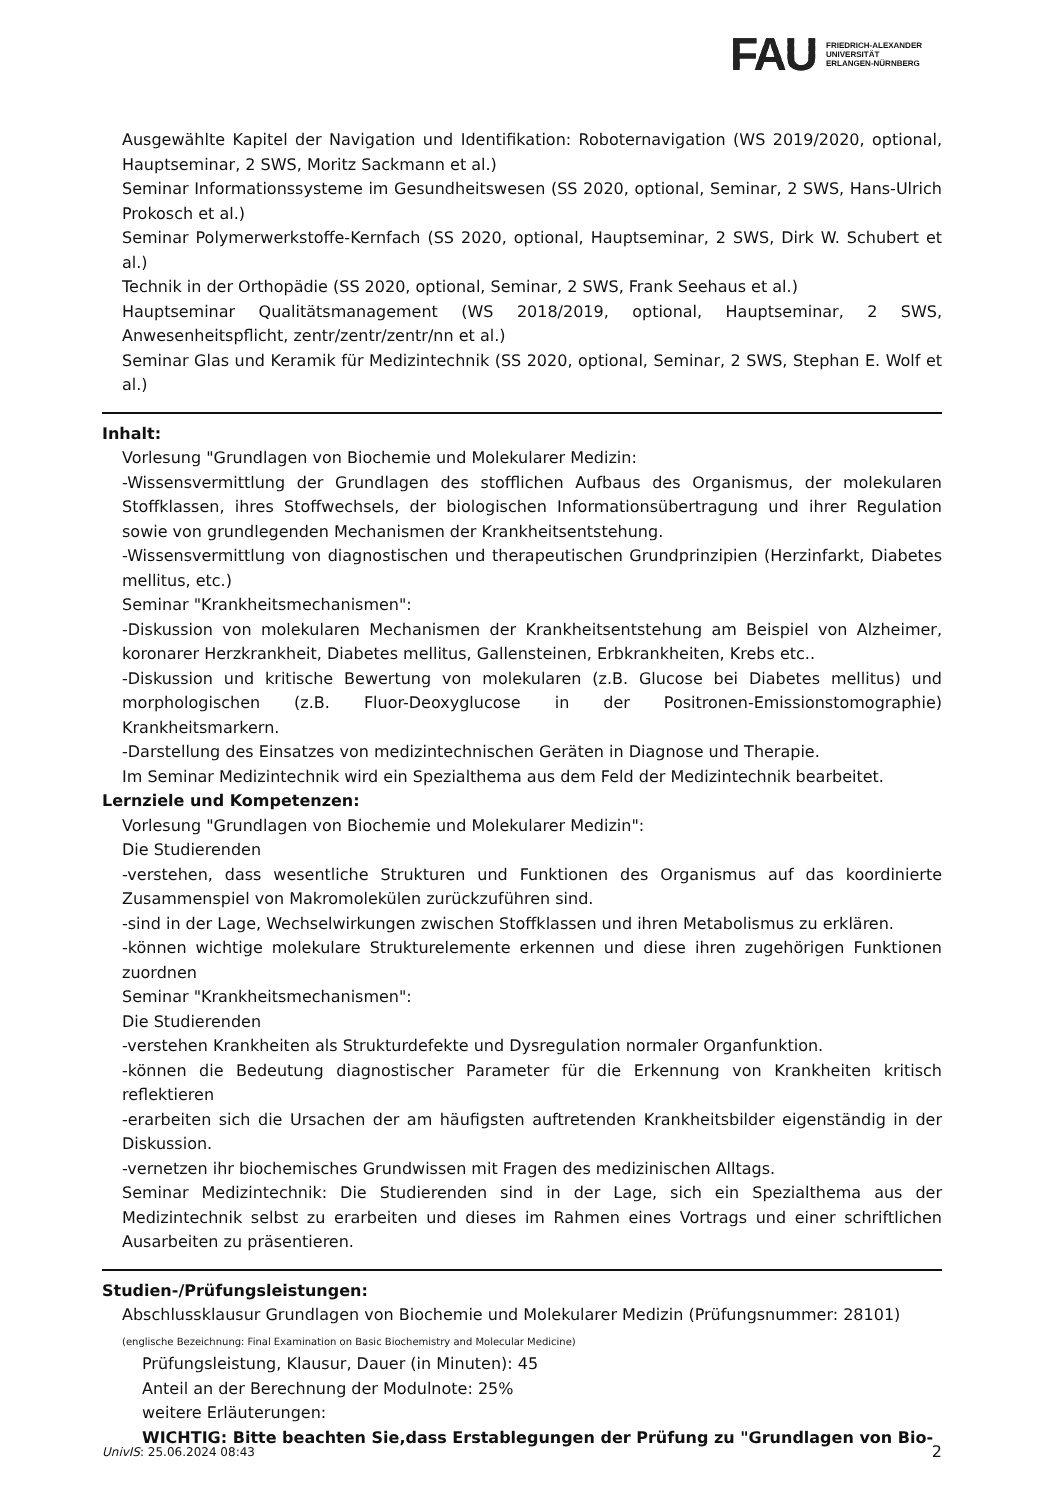FAU
FRIEDRICH-ALEXANDER
UNIVERSITÄT
ERLANGEN-NÜRNBERG
Ausgewählte Kapitel der Navigation und Identifikation: Roboternavigation (WS 2019/2020, optional, Hauptseminar, 2 SWS, Moritz Sackmann et al.)
Seminar Informationssysteme im Gesundheitswesen (SS 2020, optional, Seminar, 2 SWS, Hans-Ulrich Prokosch et al.)
Seminar Polymerwerkstoffe-Kernfach (SS 2020, optional, Hauptseminar, 2 SWS, Dirk W. Schubert et al.)
Technik in der Orthopädie (SS 2020, optional, Seminar, 2 SWS, Frank Seehaus et al.)
Hauptseminar Qualitätsmanagement (WS 2018/2019, optional, Hauptseminar, 2 SWS, Anwesenheitspflicht, zentr/zentr/zentr/nn et al.)
Seminar Glas und Keramik für Medizintechnik (SS 2020, optional, Seminar, 2 SWS, Stephan E. Wolf et al.)
Inhalt:
Vorlesung "Grundlagen von Biochemie und Molekularer Medizin:
-Wissensvermittlung der Grundlagen des stofflichen Aufbaus des Organismus, der molekularen Stoffklassen, ihres Stoffwechsels, der biologischen Informationsübertragung und ihrer Regulation sowie von grundlegenden Mechanismen der Krankheitsentstehung.
-Wissensvermittlung von diagnostischen und therapeutischen Grundprinzipien (Herzinfarkt, Diabetes mellitus, etc.)
Seminar "Krankheitsmechanismen":
-Diskussion von molekularen Mechanismen der Krankheitsentstehung am Beispiel von Alzheimer, koronarer Herzkrankheit, Diabetes mellitus, Gallensteinen, Erbkrankheiten, Krebs etc..
-Diskussion und kritische Bewertung von molekularen (z.B. Glucose bei Diabetes mellitus) und morphologischen (z.B. Fluor-Deoxyglucose in der Positronen-Emissionstomographie) Krankheitsmarkern.
-Darstellung des Einsatzes von medizintechnischen Geräten in Diagnose und Therapie.
Im Seminar Medizintechnik wird ein Spezialthema aus dem Feld der Medizintechnik bearbeitet.
Lernziele und Kompetenzen:
Vorlesung "Grundlagen von Biochemie und Molekularer Medizin":
Die Studierenden
-verstehen, dass wesentliche Strukturen und Funktionen des Organismus auf das koordinierte Zusammenspiel von Makromolekülen zurückzuführen sind.
-sind in der Lage, Wechselwirkungen zwischen Stoffklassen und ihren Metabolismus zu erklären.
-können wichtige molekulare Strukturelemente erkennen und diese ihren zugehörigen Funktionen zuordnen
Seminar "Krankheitsmechanismen":
Die Studierenden
-verstehen Krankheiten als Strukturdefekte und Dysregulation normaler Organfunktion.
-können die Bedeutung diagnostischer Parameter für die Erkennung von Krankheiten kritisch reflektieren
-erarbeiten sich die Ursachen der am häufigsten auftretenden Krankheitsbilder eigenständig in der Diskussion.
-vernetzen ihr biochemisches Grundwissen mit Fragen des medizinischen Alltags.
Seminar Medizintechnik: Die Studierenden sind in der Lage, sich ein Spezialthema aus der Medizintechnik selbst zu erarbeiten und dieses im Rahmen eines Vortrags und einer schriftlichen Ausarbeiten zu präsentieren.
Studien-/Prüfungsleistungen:
Abschlussklausur Grundlagen von Biochemie und Molekularer Medizin (Prüfungsnummer: 28101)
(englische Bezeichnung: Final Examination on Basic Biochemistry and Molecular Medicine)
Prüfungsleistung, Klausur, Dauer (in Minuten): 45
Anteil an der Berechnung der Modulnote: 25%
weitere Erläuterungen:
WICHTIG: Bitte beachten Sie,dass Erstablegungen der Prüfung zu "Grundlagen von Bio-
UnivIS: 25.06.2024 08:43 2